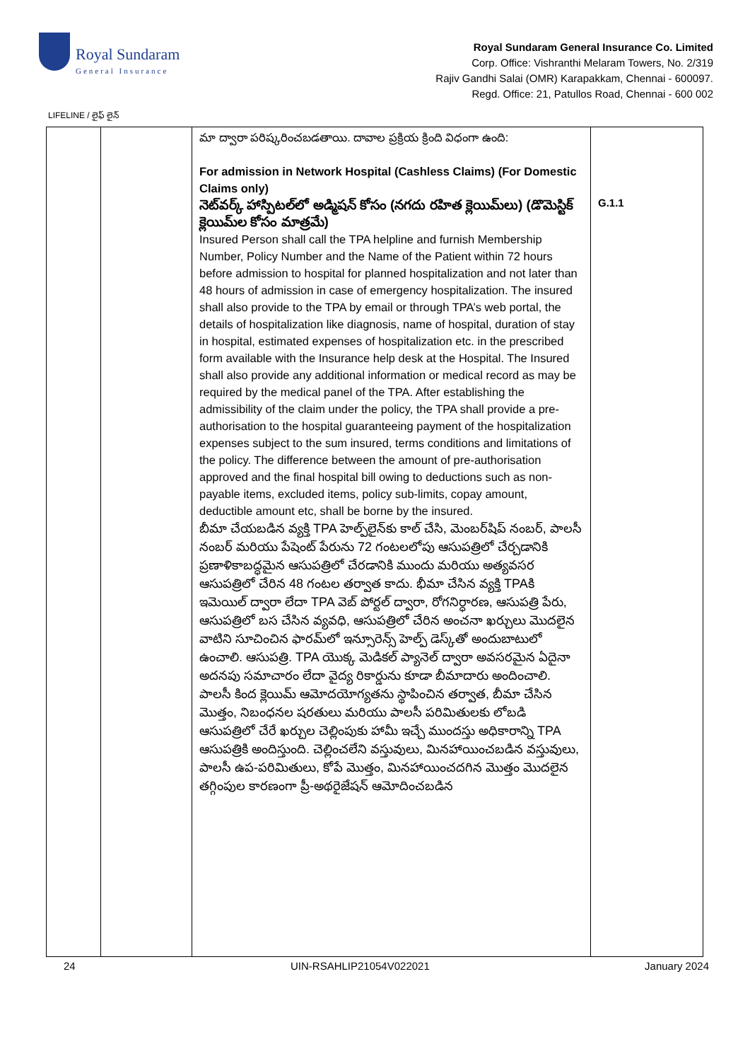Royal Sundaram
General Insurance
Royal Sundaram General Insurance Co. Limited
Corp. Office: Vishranthi Melaram Towers, No. 2/319
Rajiv Gandhi Salai (OMR) Karapakkam, Chennai - 600097.
Regd. Office: 21, Patullos Road, Chennai - 600 002
LIFELINE / లైఫ్ లైన్
| | | మా ద్వారా పరిష్కరించబడతాయి. దావాల ప్రక్రియ క్రింది విధంగా ఉంది: For admission in Network Hospital (Cashless Claims) (For Domestic Claims only) నెట్‌వర్క్ హాస్పిటల్‌లో అడ్మిషన్ కోసం (నగదు రహిత క్లెయిమ్‌లు) (డొమెస్టిక్ క్లెయిమ్‌ల కోసం మాత్రమే) Insured Person shall call the TPA helpline and furnish Membership Number, Policy Number and the Name of the Patient within 72 hours before admission to hospital for planned hospitalization and not later than 48 hours of admission in case of emergency hospitalization. The insured shall also provide to the TPA by email or through TPA’s web portal, the details of hospitalization like diagnosis, name of hospital, duration of stay in hospital, estimated expenses of hospitalization etc. in the prescribed form available with the Insurance help desk at the Hospital. The Insured shall also provide any additional information or medical record as may be required by the medical panel of the TPA. After establishing the admissibility of the claim under the policy, the TPA shall provide a pre-authorisation to the hospital guaranteeing payment of the hospitalization expenses subject to the sum insured, terms conditions and limitations of the policy. The difference between the amount of pre-authorisation approved and the final hospital bill owing to deductions such as non-payable items, excluded items, policy sub-limits, copay amount, deductible amount etc, shall be borne by the insured. బీమా చేయబడిన వ్యక్తి TPA హెల్ప్‌లైన్‌కు కాల్ చేసి, మెంబర్‌షిప్ నంబర్, పాలసీ నంబర్ మరియు పేషెంట్ పేరును 72 గంటలలోపు ఆసుపత్రిలో చేర్చడానికి ప్రణాళికాబద్ధమైన ఆసుపత్రిలో చేరడానికి ముందు మరియు అత్యవసర ఆసుపత్రిలో చేరిన 48 గంటల తర్వాత కాదు. భీమా చేసిన వ్యక్తి TPAకి ఇమెయిల్ ద్వారా లేదా TPA వెబ్ పోర్టల్ ద్వారా, రోగనిర్ధారణ, ఆసుపత్రి పేరు, ఆసుపత్రిలో బస చేసిన వ్యవధి, ఆసుపత్రిలో చేరిన అంచనా ఖర్చులు మొదలైన వాటిని సూచించిన ఫారమ్‌లో ఇన్సూరెన్స్ హెల్ప్ డెస్క్‌తో అందుబాటులో ఉంచాలి. ఆసుపత్రి. TPA యొక్క మెడికల్ ప్యానెల్ ద్వారా అవసరమైన ఏదైనా అదనపు సమాచారం లేదా వైద్య రికార్డును కూడా బీమాదారు అందించాలి. పాలసీ కింద క్లెయిమ్ ఆమోదయోగ్యతను స్థాపించిన తర్వాత, బీమా చేసిన మొత్తం, నిబంధనల షరతులు మరియు పాలసీ పరిమితులకు లోబడి ఆసుపత్రిలో చేరే ఖర్చుల చెల్లింపుకు హామీ ఇచ్చే ముందస్తు అధికారాన్ని TPA ఆసుపత్రికి అందిస్తుంది. చెల్లించలేని వస్తువులు, మినహాయించబడిన వస్తువులు, పాలసీ ఉప-పరిమితులు, కోపే మొత్తం, మినహాయించదగిన మొత్తం మొదలైన తగ్గింపుల కారణంగా ప్రీ-అథరైజేషన్ ఆమోదించబడిన | G.1.1 |
24 UIN-RSAHLIP21054V022021 January 2024